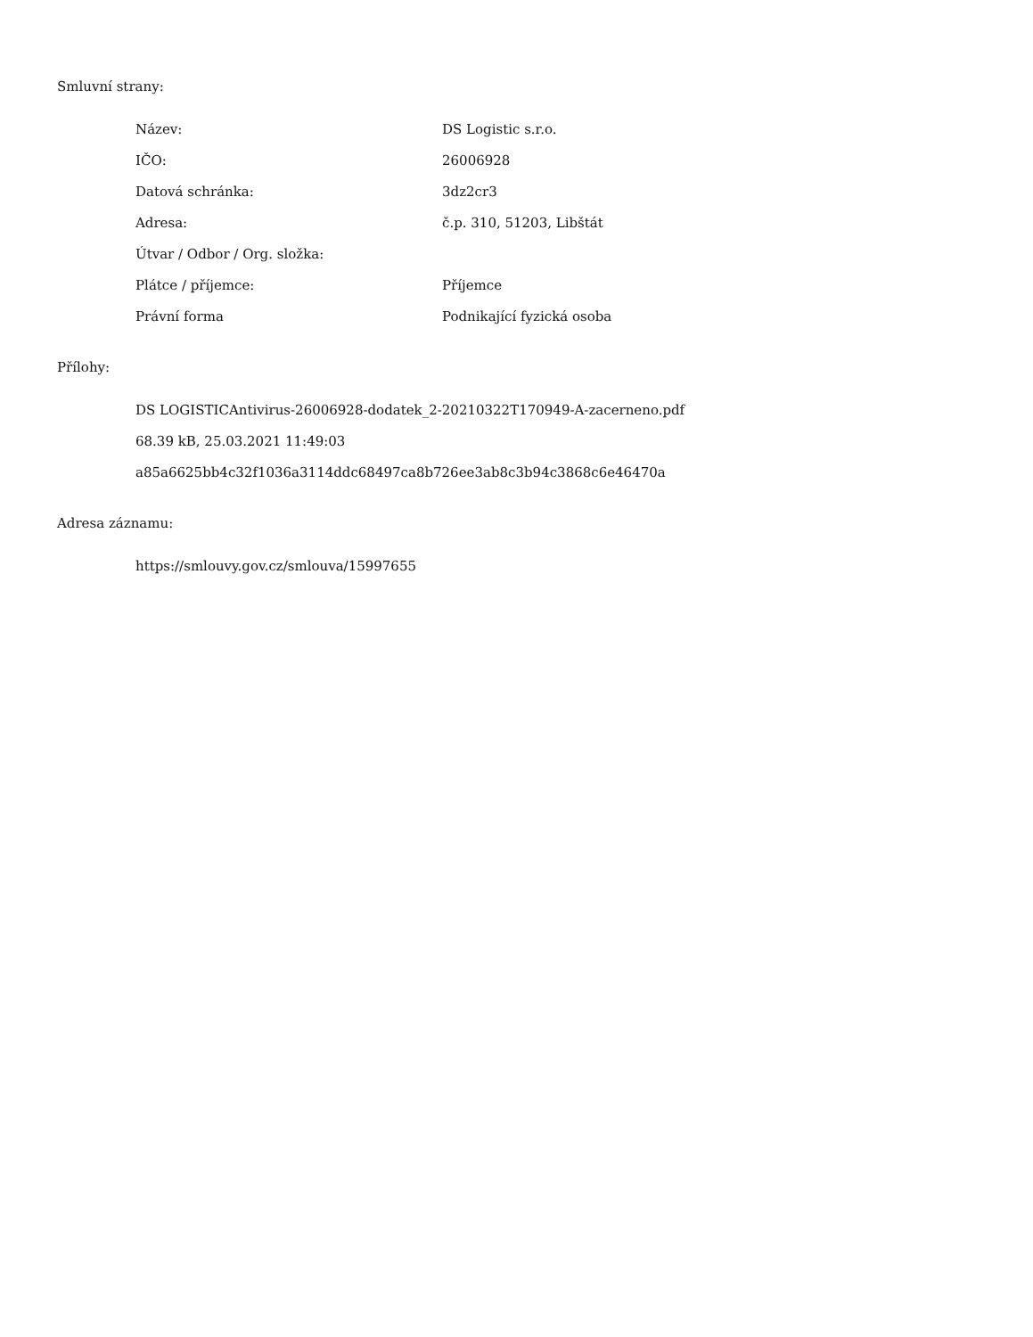Smluvní strany:
| Název: | DS Logistic s.r.o. |
| IČO: | 26006928 |
| Datová schránka: | 3dz2cr3 |
| Adresa: | č.p. 310, 51203, Libštát |
| Útvar / Odbor / Org. složka: | |
| Plátce / příjemce: | Příjemce |
| Právní forma | Podnikající fyzická osoba |
Přílohy:
DS LOGISTICAntivirus-26006928-dodatek_2-20210322T170949-A-zacerneno.pdf
68.39 kB, 25.03.2021 11:49:03
a85a6625bb4c32f1036a3114ddc68497ca8b726ee3ab8c3b94c3868c6e46470a
Adresa záznamu:
https://smlouvy.gov.cz/smlouva/15997655